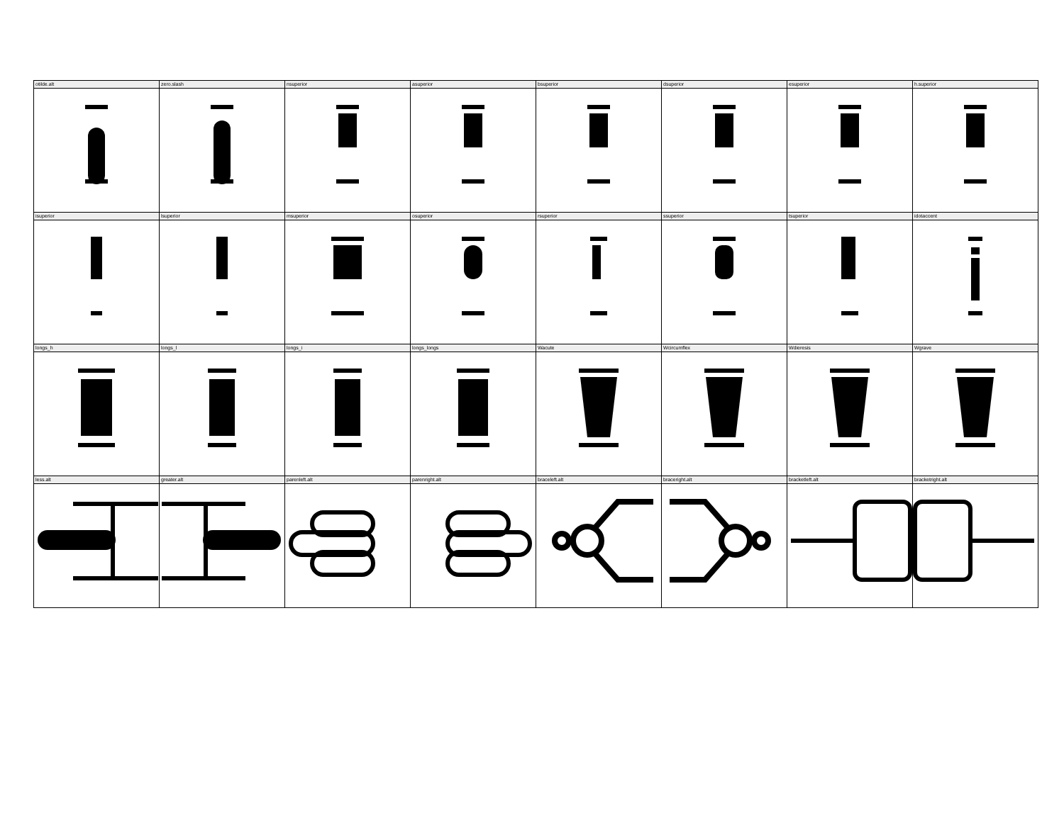| otilde.alt | zero.slash | nsuperior | asuperior | bsuperior | dsuperior | esuperior | h.superior |
| isuperior | lsuperior | msuperior | osuperior | rsuperior | ssuperior | tsuperior | idotaccent |
| longs_h | longs_l | longs_i | longs_longs | Wacute | Wcircumflex | Wdieresis | Wgrave |
| less.alt | greater.alt | parenleft.alt | parenright.alt | braceleft.alt | braceright.alt | bracketleft.alt | bracketright.alt |